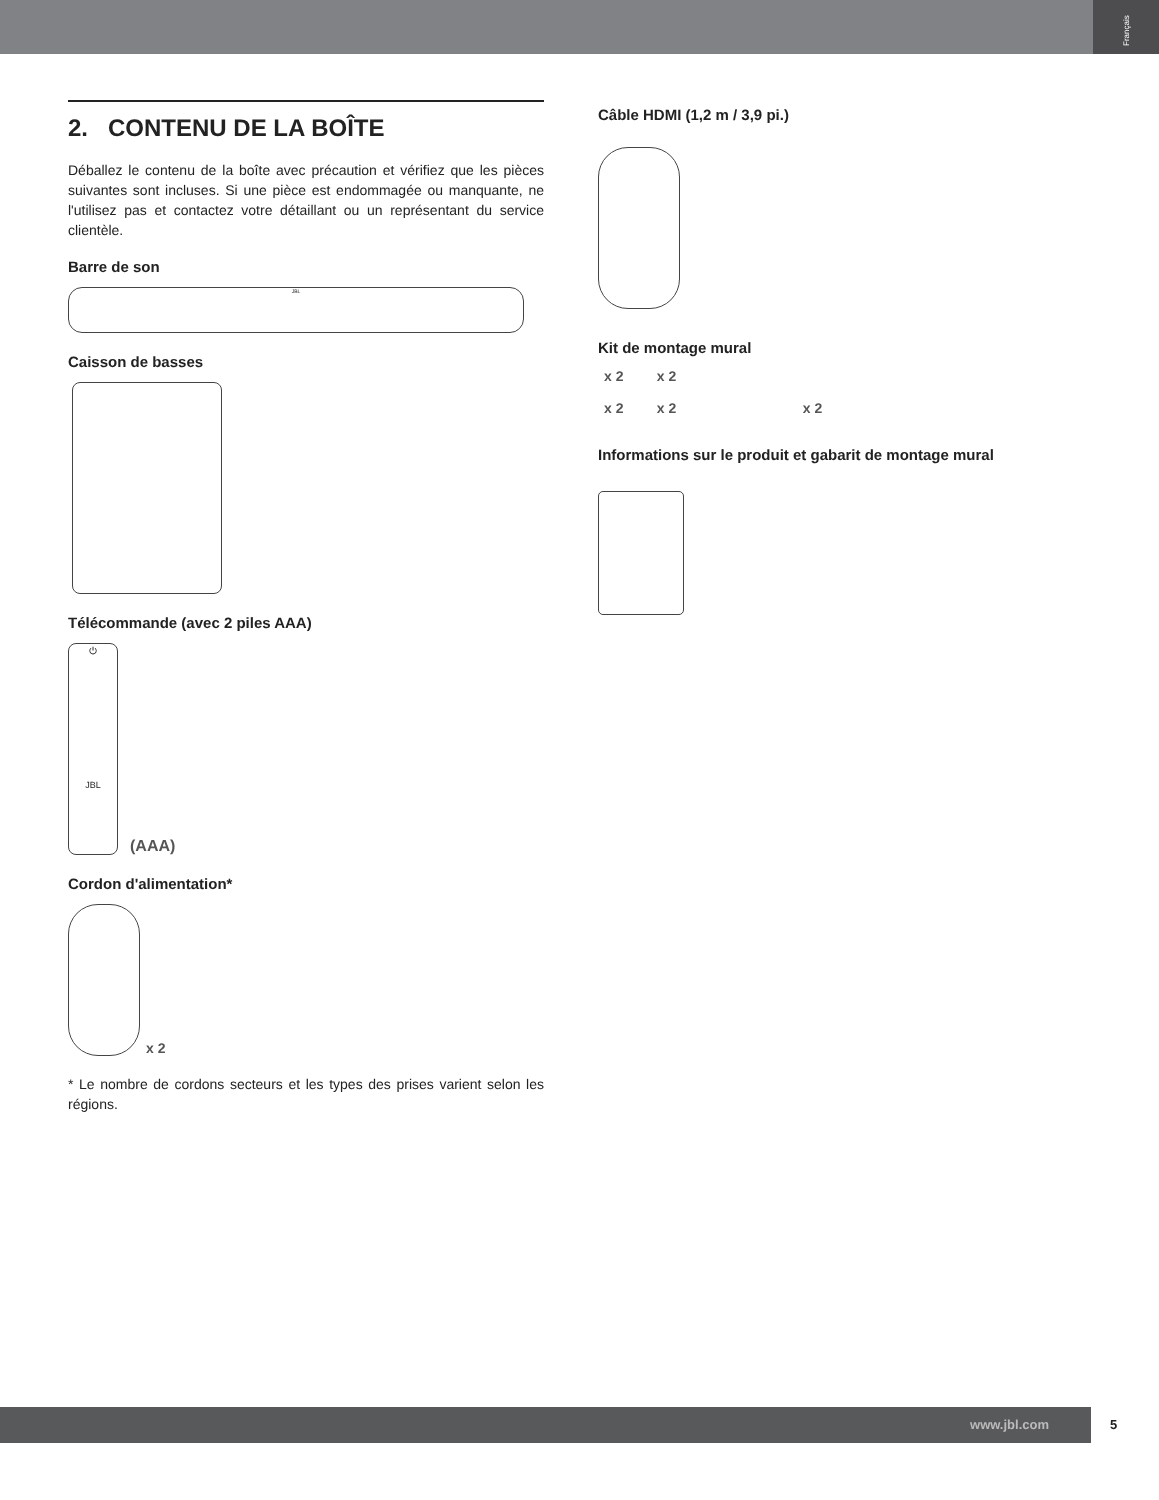Français
2. CONTENU DE LA BOÎTE
Déballez le contenu de la boîte avec précaution et vérifiez que les pièces suivantes sont incluses. Si une pièce est endommagée ou manquante, ne l'utilisez pas et contactez votre détaillant ou un représentant du service clientèle.
Barre de son
JBL
Caisson de basses
Télécommande (avec 2 piles AAA)
⏻
JBL
(AAA)
Cordon d'alimentation*
x 2
* Le nombre de cordons secteurs et les types des prises varient selon les régions.
Câble HDMI (1,2 m / 3,9 pi.)
Kit de montage mural
x 2 x 2
x 2 x 2 x 2
Informations sur le produit et gabarit de montage mural
www.jbl.com 5